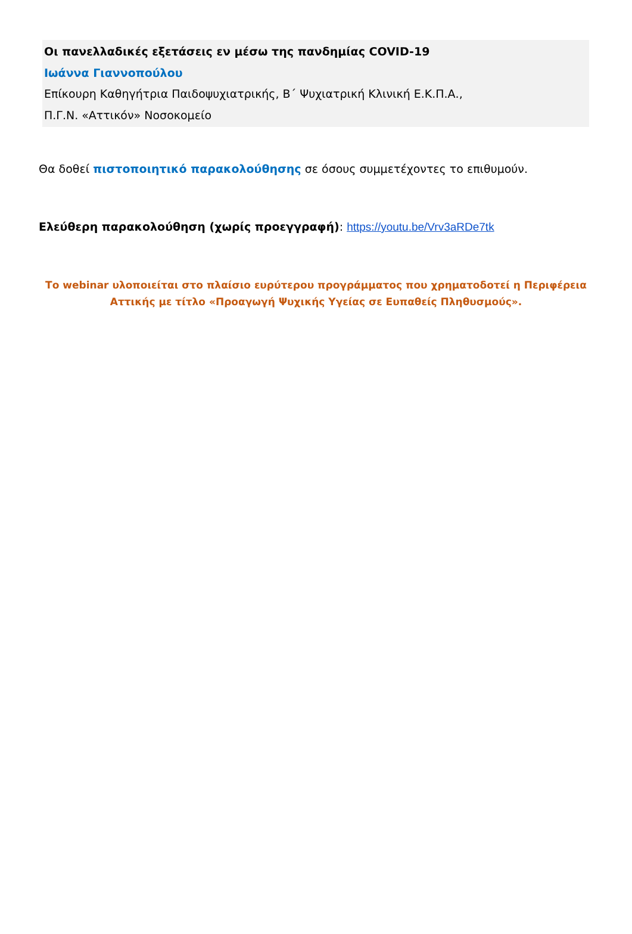Οι πανελλαδικές εξετάσεις εν μέσω της πανδημίας COVID-19
Ιωάννα Γιαννοπούλου
Επίκουρη Καθηγήτρια Παιδοψυχιατρικής, Β΄ Ψυχιατρική Κλινική Ε.Κ.Π.Α.,
Π.Γ.Ν. «Αττικόν» Νοσοκομείο
Θα δοθεί πιστοποιητικό παρακολούθησης σε όσους συμμετέχοντες το επιθυμούν.
Ελεύθερη παρακολούθηση (χωρίς προεγγραφή): https://youtu.be/Vrv3aRDe7tk
Το webinar υλοποιείται στο πλαίσιο ευρύτερου προγράμματος που χρηματοδοτεί η Περιφέρεια Αττικής με τίτλο «Προαγωγή Ψυχικής Υγείας σε Ευπαθείς Πληθυσμούς».